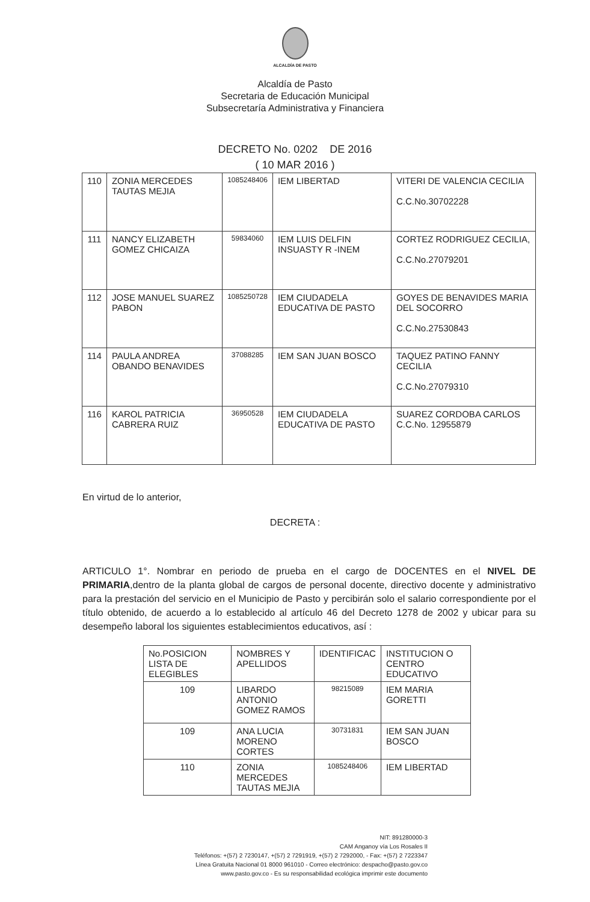ALCALDÍA DE PASTO
Alcaldía de Pasto
Secretaria de Educación Municipal
Subsecretaría Administrativa y Financiera
DECRETO No. 0202 DE 2016
( 10 MAR 2016 )
| 110 | ZONIA MERCEDES TAUTAS MEJIA | 1085248406 | IEM LIBERTAD | VITERI DE VALENCIA CECILIA C.C.No.30702228 |
| 111 | NANCY ELIZABETH GOMEZ CHICAIZA | 59834060 | IEM LUIS DELFIN INSUASTY R -INEM | CORTEZ RODRIGUEZ CECILIA, C.C.No.27079201 |
| 112 | JOSE MANUEL SUAREZ PABON | 1085250728 | IEM CIUDADELA EDUCATIVA DE PASTO | GOYES DE BENAVIDES MARIA DEL SOCORRO C.C.No.27530843 |
| 114 | PAULA ANDREA OBANDO BENAVIDES | 37088285 | IEM SAN JUAN BOSCO | TAQUEZ PATINO FANNY CECILIA C.C.No.27079310 |
| 116 | KAROL PATRICIA CABRERA RUIZ | 36950528 | IEM CIUDADELA EDUCATIVA DE PASTO | SUAREZ CORDOBA CARLOS C.C.No. 12955879 |
En virtud de lo anterior,
DECRETA :
ARTICULO 1°. Nombrar en periodo de prueba en el cargo de DOCENTES en el NIVEL DE PRIMARIA,dentro de la planta global de cargos de personal docente, directivo docente y administrativo para la prestación del servicio en el Municipio de Pasto y percibirán solo el salario correspondiente por el título obtenido, de acuerdo a lo establecido al artículo 46 del Decreto 1278 de 2002 y ubicar para su desempeño laboral los siguientes establecimientos educativos, así :
| No.POSICION LISTA DE ELEGIBLES | NOMBRES Y APELLIDOS | IDENTIFICAC | INSTITUCION O CENTRO EDUCATIVO |
| 109 | LIBARDO ANTONIO GOMEZ RAMOS | 98215089 | IEM MARIA GORETTI |
| 109 | ANA LUCIA MORENO CORTES | 30731831 | IEM SAN JUAN BOSCO |
| 110 | ZONIA MERCEDES TAUTAS MEJIA | 1085248406 | IEM LIBERTAD |
NIT: 891280000-3
CAM Anganoy vía Los Rosales II
Teléfonos: +(57) 2 7230147, +(57) 2 7291919, +(57) 2 7292000, - Fax: +(57) 2 7223347
Línea Gratuita Nacional 01 8000 961010 - Correo electrónico: despacho@pasto.gov.co
www.pasto.gov.co - Es su responsabilidad ecológica imprimir este documento